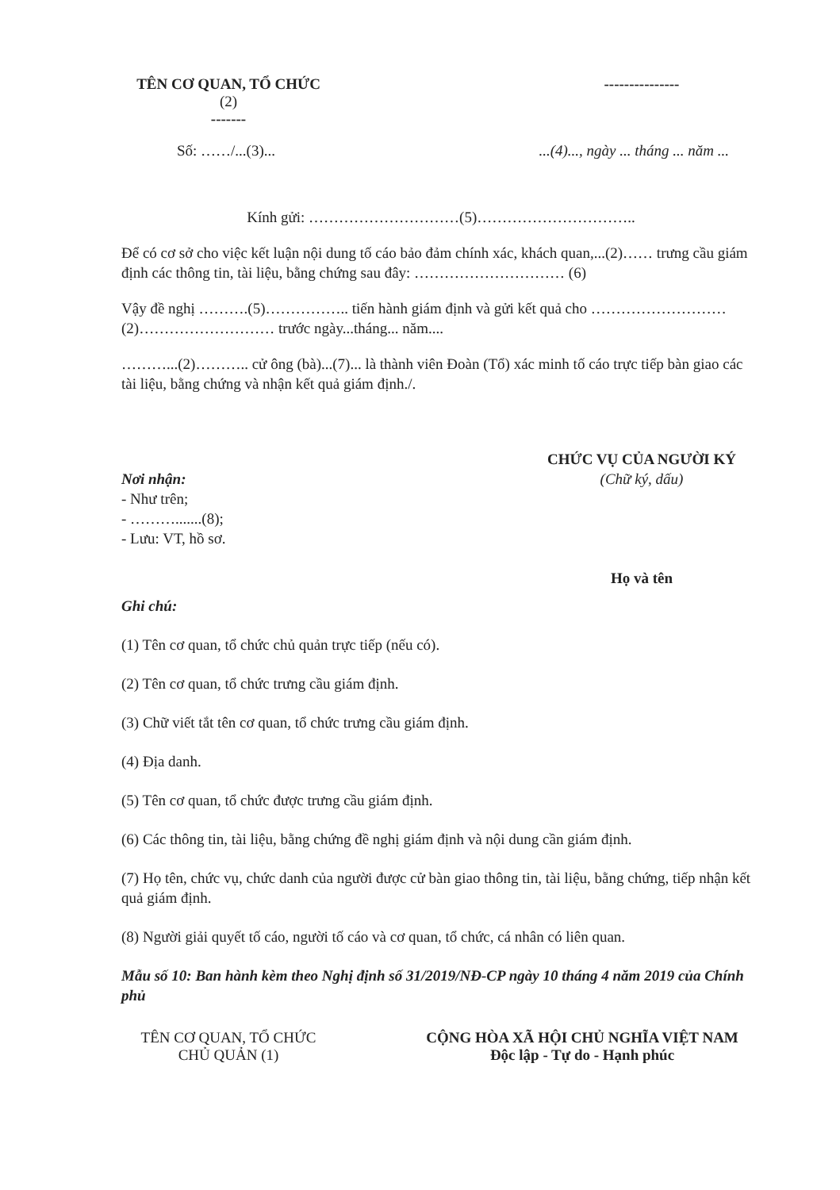TÊN CƠ QUAN, TỔ CHỨC
(2)
-------
---------------
Số: ……/...(3)... ...(4)..., ngày ... tháng ... năm ...
Kính gửi: …………………………(5)…………………………..
Để có cơ sở cho việc kết luận nội dung tố cáo bảo đảm chính xác, khách quan,...(2)…… trưng cầu giám định các thông tin, tài liệu, bằng chứng sau đây: ………………………… (6)
Vậy đề nghị ……….(5)…………….. tiến hành giám định và gửi kết quả cho ………………………(2)……………………… trước ngày...tháng... năm....
………...(2)……….. cử ông (bà)...(7)... là thành viên Đoàn (Tổ) xác minh tố cáo trực tiếp bàn giao các tài liệu, bằng chứng và nhận kết quả giám định./.
Nơi nhận:
- Như trên;
- ……….......(8);
- Lưu: VT, hồ sơ.
CHỨC VỤ CỦA NGƯỜI KÝ
(Chữ ký, dấu)
Họ và tên
Ghi chú:
(1) Tên cơ quan, tổ chức chủ quản trực tiếp (nếu có).
(2) Tên cơ quan, tổ chức trưng cầu giám định.
(3) Chữ viết tắt tên cơ quan, tổ chức trưng cầu giám định.
(4) Địa danh.
(5) Tên cơ quan, tổ chức được trưng cầu giám định.
(6) Các thông tin, tài liệu, bằng chứng đề nghị giám định và nội dung cần giám định.
(7) Họ tên, chức vụ, chức danh của người được cử bàn giao thông tin, tài liệu, bằng chứng, tiếp nhận kết quả giám định.
(8) Người giải quyết tố cáo, người tố cáo và cơ quan, tổ chức, cá nhân có liên quan.
Mẫu số 10: Ban hành kèm theo Nghị định số 31/2019/NĐ-CP ngày 10 tháng 4 năm 2019 của Chính phủ
TÊN CƠ QUAN, TỔ CHỨC
CHỦ QUẢN (1)
CỘNG HÒA XÃ HỘI CHỦ NGHĨA VIỆT NAM
Độc lập - Tự do - Hạnh phúc